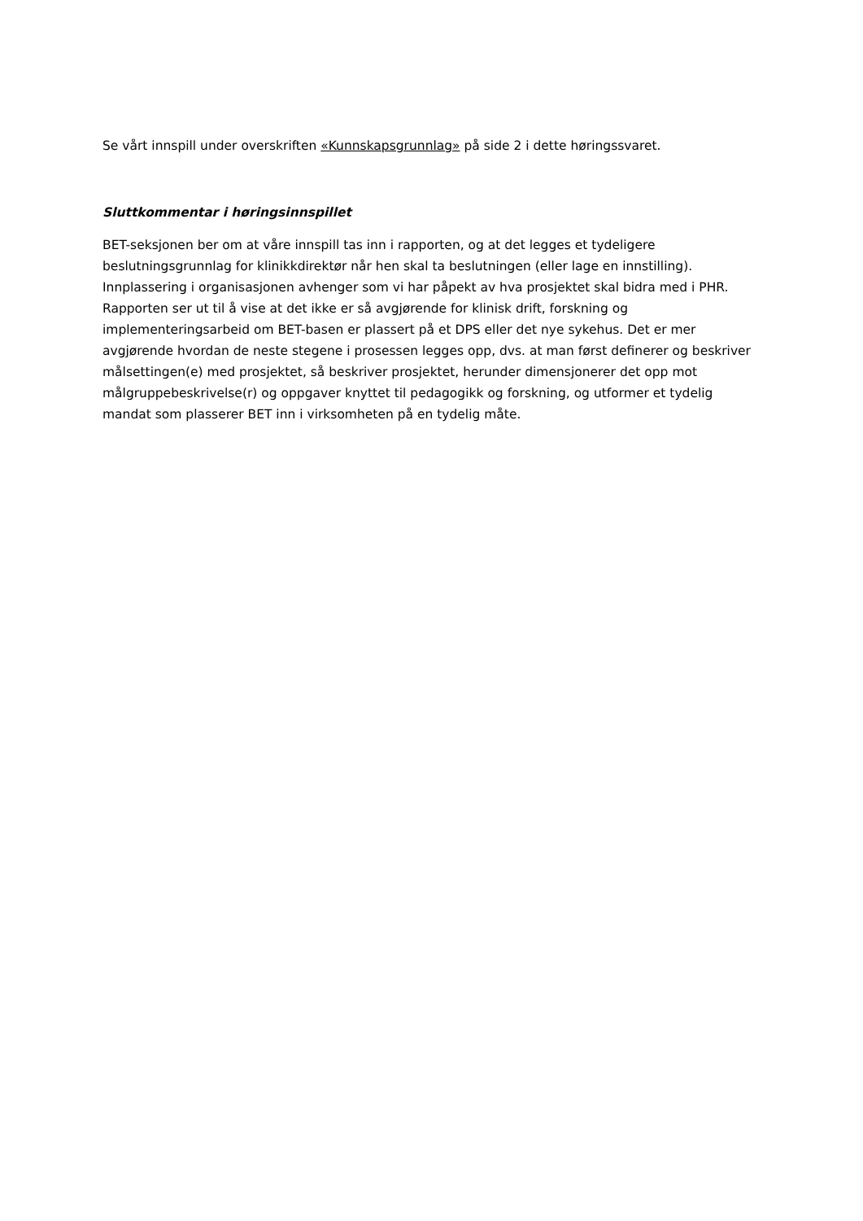Se vårt innspill under overskriften «Kunnskapsgrunnlag» på side 2 i dette høringssvaret.
Sluttkommentar i høringsinnspillet
BET-seksjonen ber om at våre innspill tas inn i rapporten, og at det legges et tydeligere beslutningsgrunnlag for klinikkdirektør når hen skal ta beslutningen (eller lage en innstilling). Innplassering i organisasjonen avhenger som vi har påpekt av hva prosjektet skal bidra med i PHR. Rapporten ser ut til å vise at det ikke er så avgjørende for klinisk drift, forskning og implementeringsarbeid om BET-basen er plassert på et DPS eller det nye sykehus. Det er mer avgjørende hvordan de neste stegene i prosessen legges opp, dvs. at man først definerer og beskriver målsettingen(e) med prosjektet, så beskriver prosjektet, herunder dimensjonerer det opp mot målgruppebeskrivelse(r) og oppgaver knyttet til pedagogikk og forskning, og utformer et tydelig mandat som plasserer BET inn i virksomheten på en tydelig måte.